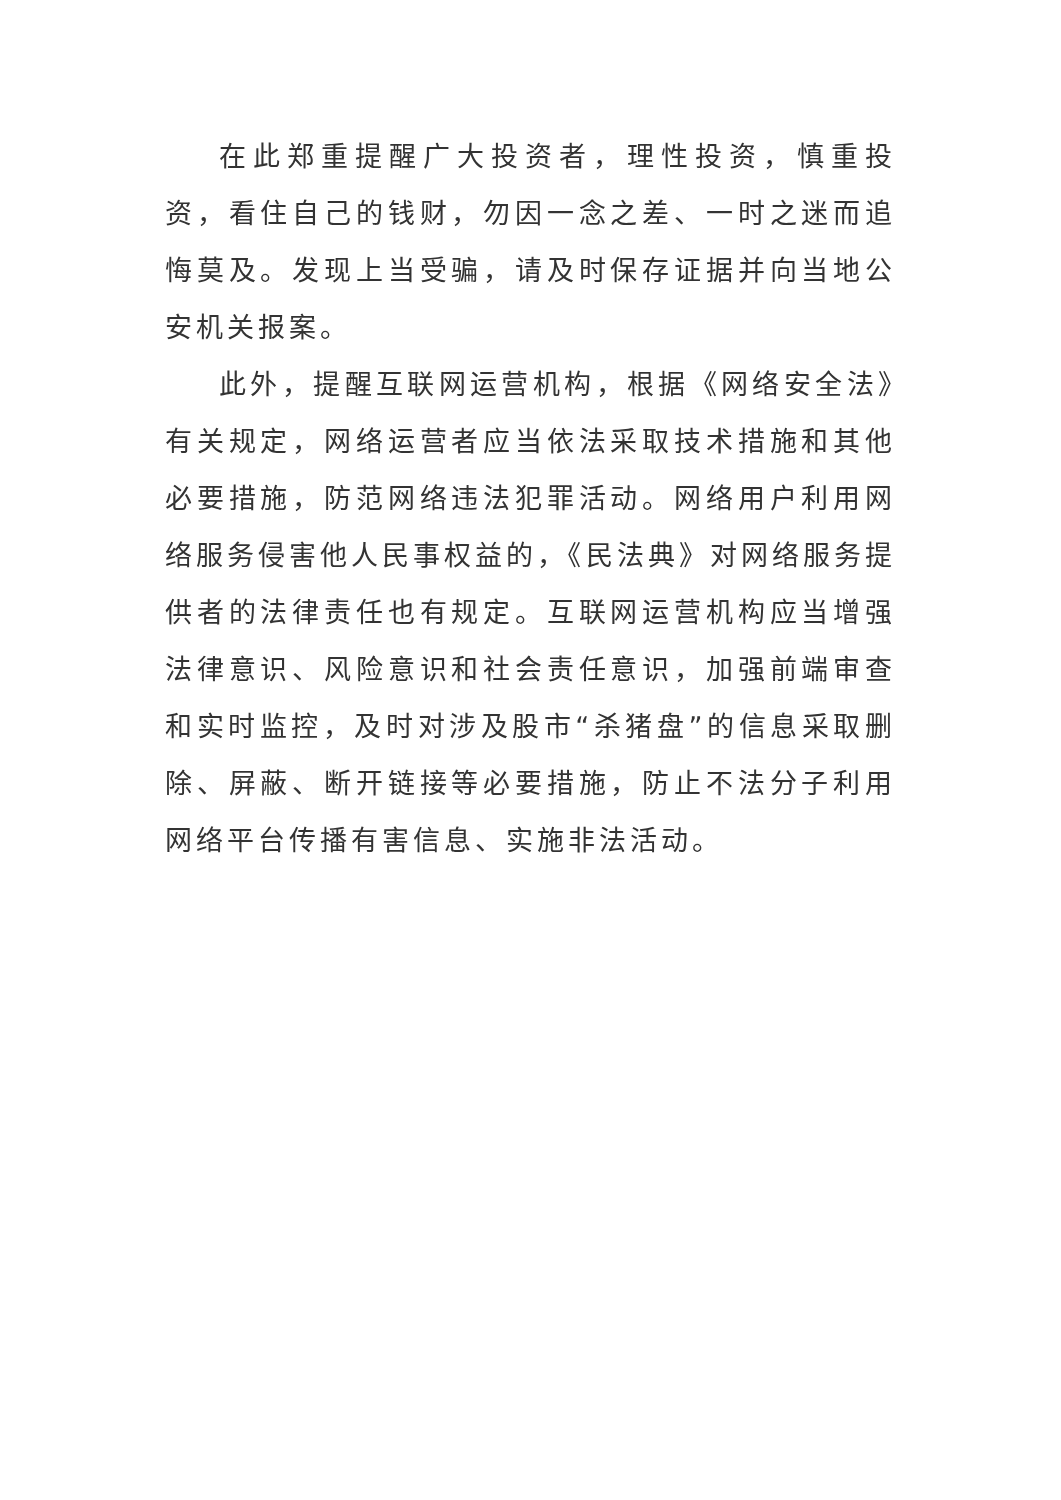在此郑重提醒广大投资者，理性投资，慎重投资，看住自己的钱财，勿因一念之差、一时之迷而追悔莫及。发现上当受骗，请及时保存证据并向当地公安机关报案。
此外，提醒互联网运营机构，根据《网络安全法》有关规定，网络运营者应当依法采取技术措施和其他必要措施，防范网络违法犯罪活动。网络用户利用网络服务侵害他人民事权益的，《民法典》对网络服务提供者的法律责任也有规定。互联网运营机构应当增强法律意识、风险意识和社会责任意识，加强前端审查和实时监控，及时对涉及股市“杀猪盘”的信息采取删除、屏蔽、断开链接等必要措施，防止不法分子利用网络平台传播有害信息、实施非法活动。